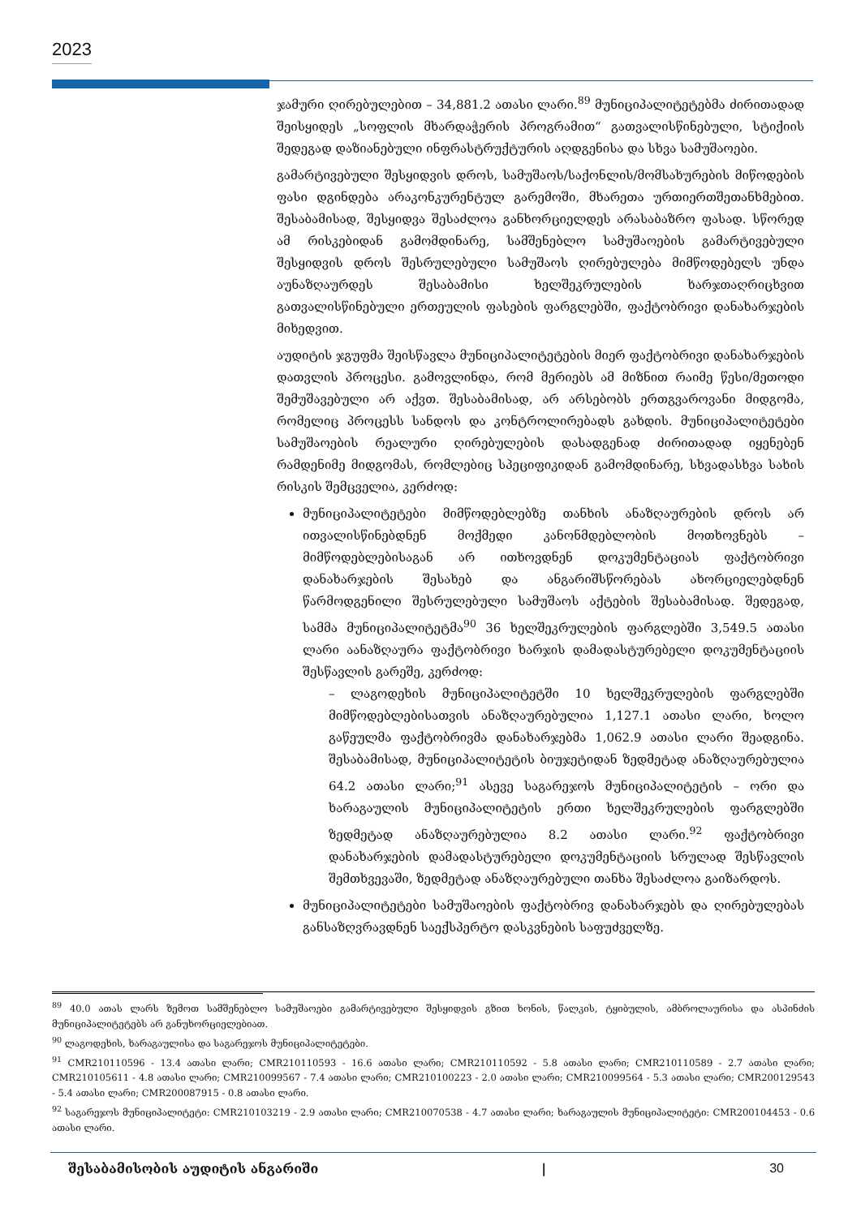2023
ჯამური ღირებულებით – 34,881.2 ათასი ლარი.<sup>89</sup> მუნიციპალიტეტებმა ძირითადად შეისყიდეს „სოფლის მხარდაჭერის პროგრამით“ გათვალისწინებული, სტიქიის შედეგად დაზიანებული ინფრასტრუქტურის აღდგენისა და სხვა სამუშაოები.
გამარტივებული შესყიდვის დროს, სამუშაოს/საქონლის/მომსახურების მიწოდების ფასი დგინდება არაკონკურენტულ გარემოში, მხარეთა ურთიერთშეთანხმებით. შესაბამისად, შესყიდვა შესაძლოა განხორციელდეს არასაბაზრო ფასად. სწორედ ამ რისკებიდან გამომდინარე, სამშენებლო სამუშაოების გამარტივებული შესყიდვის დროს შესრულებული სამუშაოს ღირებულება მიმწოდებელს უნდა აუნაზღაურდეს შესაბამისი ხელშეკრულების ხარჯთაღრიცხვით გათვალისწინებული ერთეულის ფასების ფარგლებში, ფაქტობრივი დანახარჯების მიხედვით.
აუდიტის ჯგუფმა შეისწავლა მუნიციპალიტეტების მიერ ფაქტობრივი დანახარჯების დათვლის პროცესი. გამოვლინდა, რომ მერიებს ამ მიზნით რაიმე წესი/მეთოდი შემუშავებული არ აქვთ. შესაბამისად, არ არსებობს ერთგვაროვანი მიდგომა, რომელიც პროცესს სანდოს და კონტროლირებადს გახდის. მუნიციპალიტეტები სამუშაოების რეალური ღირებულების დასადგენად ძირითადად იყენებენ რამდენიმე მიდგომას, რომლებიც სპეციფიკიდან გამომდინარე, სხვადასხვა სახის რისკის შემცველია, კერძოდ:
მუნიციპალიტეტები მიმწოდებლებზე თანხის ანაზღაურების დროს არ ითვალისწინებდნენ მოქმედი კანონმდებლობის მოთხოვნებს – მიმწოდებლებისაგან არ ითხოვდნენ დოკუმენტაციას ფაქტობრივი დანახარჯების შესახებ და ანგარიშსწორებას ახორციელებდნენ წარმოდგენილი შესრულებული სამუშაოს აქტების შესაბამისად. შედეგად, სამმა მუნიციპალიტეტმა<sup>90</sup> 36 ხელშეკრულების ფარგლებში 3,549.5 ათასი ლარი აანაზღაურა ფაქტობრივი ხარჯის დამადასტურებელი დოკუმენტაციის შესწავლის გარეშე, კერძოდ:
– ლაგოდეხის მუნიციპალიტეტში 10 ხელშეკრულების ფარგლებში მიმწოდებლებისათვის ანაზღაურებულია 1,127.1 ათასი ლარი, ხოლო გაწეულმა ფაქტობრივმა დანახარჯებმა 1,062.9 ათასი ლარი შეადგინა. შესაბამისად, მუნიციპალიტეტის ბიუჯეტიდან ზედმეტად ანაზღაურებულია 64.2 ათასი ლარი;<sup>91</sup> ასევე საგარეჯოს მუნიციპალიტეტის – ორი და ხარაგაულის მუნიციპალიტეტის ერთი ხელშეკრულების ფარგლებში ზედმეტად ანაზღაურებულია 8.2 ათასი ლარი.<sup>92</sup> ფაქტობრივი დანახარჯების დამადასტურებელი დოკუმენტაციის სრულად შესწავლის შემთხვევაში, ზედმეტად ანაზღაურებული თანხა შესაძლოა გაიზარდოს.
მუნიციპალიტეტები სამუშაოების ფაქტობრივ დანახარჯებს და ღირებულებას განსაზღვრავდნენ საექსპერტო დასკვნების საფუძველზე.
<sup>89</sup> 40.0 ათას ლარს ზემოთ სამშენებლო სამუშაოები გამარტივებული შესყიდვის გზით ხონის, წალკის, ტყიბულის, ამბროლაურისა და ასპინძის მუნიციპალიტეტებს არ განუხორციელებიათ.
<sup>90</sup> ლაგოდეხის, ხარაგაულისა და საგარეჯოს მუნიციპალიტეტები.
<sup>91</sup> CMR210110596 - 13.4 ათასი ლარი; CMR210110593 - 16.6 ათასი ლარი; CMR210110592 - 5.8 ათასი ლარი; CMR210110589 - 2.7 ათასი ლარი; CMR210105611 - 4.8 ათასი ლარი; CMR210099567 - 7.4 ათასი ლარი; CMR210100223 - 2.0 ათასი ლარი; CMR210099564 - 5.3 ათასი ლარი; CMR200129543 - 5.4 ათასი ლარი; CMR200087915 - 0.8 ათასი ლარი.
<sup>92</sup> საგარეჯოს მუნიციპალიტეტი: CMR210103219 - 2.9 ათასი ლარი; CMR210070538 - 4.7 ათასი ლარი; ხარაგაულის მუნიციპალიტეტი: CMR200104453 - 0.6 ათასი ლარი.
შესაბამისობის აუდიტის ანგარიში | 30